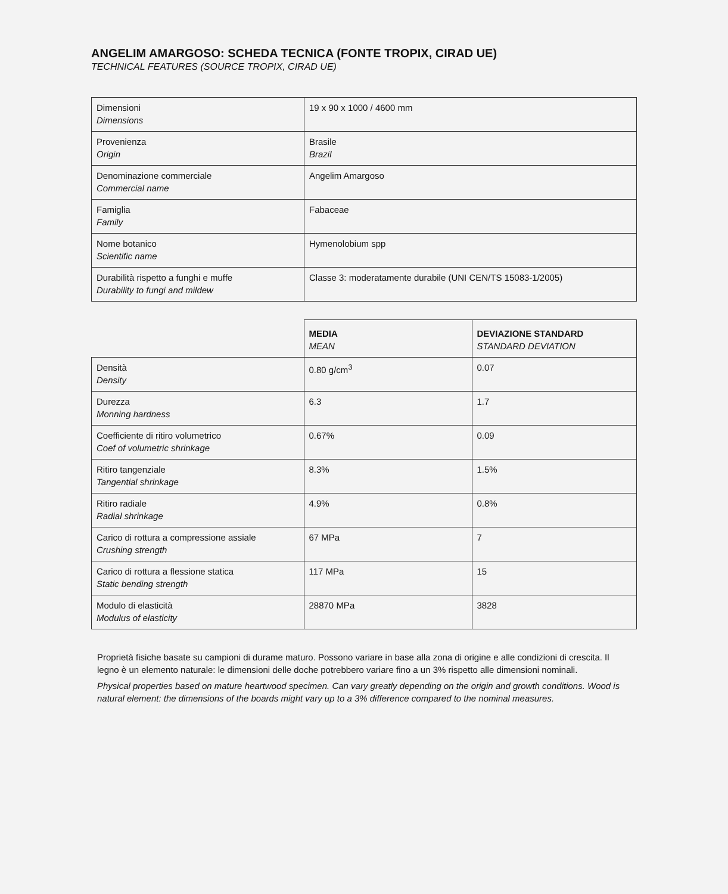ANGELIM AMARGOSO: SCHEDA TECNICA (FONTE TROPIX, CIRAD UE)
TECHNICAL FEATURES (SOURCE TROPIX, CIRAD UE)
| Dimensioni Dimensions | 19 x 90 x 1000 / 4600 mm |
| Provenienza Origin | Brasile Brazil |
| Denominazione commerciale Commercial name | Angelim Amargoso |
| Famiglia Family | Fabaceae |
| Nome botanico Scientific name | Hymenolobium spp |
| Durabilità rispetto a funghi e muffe Durability to fungi and mildew | Classe 3: moderatamente durabile (UNI CEN/TS 15083-1/2005) |
| | MEDIA MEAN | DEVIAZIONE STANDARD STANDARD DEVIATION |
| Densità Density | 0.80 g/cm<sup>3</sup> | 0.07 |
| Durezza Monning hardness | 6.3 | 1.7 |
| Coefficiente di ritiro volumetrico Coef of volumetric shrinkage | 0.67% | 0.09 |
| Ritiro tangenziale Tangential shrinkage | 8.3% | 1.5% |
| Ritiro radiale Radial shrinkage | 4.9% | 0.8% |
| Carico di rottura a compressione assiale Crushing strength | 67 MPa | 7 |
| Carico di rottura a flessione statica Static bending strength | 117 MPa | 15 |
| Modulo di elasticità Modulus of elasticity | 28870 MPa | 3828 |
Proprietà fisiche basate su campioni di durame maturo. Possono variare in base alla zona di origine e alle condizioni di crescita. Il legno è un elemento naturale: le dimensioni delle doche potrebbero variare fino a un 3% rispetto alle dimensioni nominali.
Physical properties based on mature heartwood specimen. Can vary greatly depending on the origin and growth conditions. Wood is natural element: the dimensions of the boards might vary up to a 3% difference compared to the nominal measures.